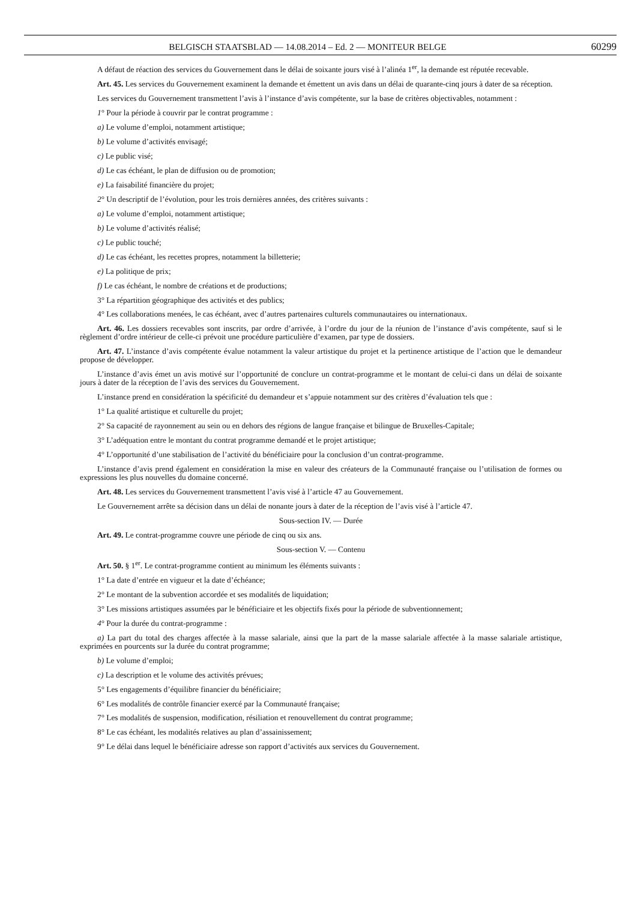BELGISCH STAATSBLAD — 14.08.2014 – Ed. 2 — MONITEUR BELGE 60299
A défaut de réaction des services du Gouvernement dans le délai de soixante jours visé à l’alinéa 1<sup>er</sup>, la demande est réputée recevable.
Art. 45. Les services du Gouvernement examinent la demande et émettent un avis dans un délai de quarante-cinq jours à dater de sa réception.
Les services du Gouvernement transmettent l’avis à l’instance d’avis compétente, sur la base de critères objectivables, notamment :
1° Pour la période à couvrir par le contrat programme :
a) Le volume d’emploi, notamment artistique;
b) Le volume d’activités envisagé;
c) Le public visé;
d) Le cas échéant, le plan de diffusion ou de promotion;
e) La faisabilité financière du projet;
2° Un descriptif de l’évolution, pour les trois dernières années, des critères suivants :
a) Le volume d’emploi, notamment artistique;
b) Le volume d’activités réalisé;
c) Le public touché;
d) Le cas échéant, les recettes propres, notamment la billetterie;
e) La politique de prix;
f) Le cas échéant, le nombre de créations et de productions;
3° La répartition géographique des activités et des publics;
4° Les collaborations menées, le cas échéant, avec d’autres partenaires culturels communautaires ou internationaux.
Art. 46. Les dossiers recevables sont inscrits, par ordre d’arrivée, à l’ordre du jour de la réunion de l’instance d’avis compétente, sauf si le règlement d’ordre intérieur de celle-ci prévoit une procédure particulière d’examen, par type de dossiers.
Art. 47. L’instance d’avis compétente évalue notamment la valeur artistique du projet et la pertinence artistique de l’action que le demandeur propose de développer.
L’instance d’avis émet un avis motivé sur l’opportunité de conclure un contrat-programme et le montant de celui-ci dans un délai de soixante jours à dater de la réception de l’avis des services du Gouvernement.
L’instance prend en considération la spécificité du demandeur et s’appuie notamment sur des critères d’évaluation tels que :
1° La qualité artistique et culturelle du projet;
2° Sa capacité de rayonnement au sein ou en dehors des régions de langue française et bilingue de Bruxelles-Capitale;
3° L’adéquation entre le montant du contrat programme demandé et le projet artistique;
4° L’opportunité d’une stabilisation de l’activité du bénéficiaire pour la conclusion d’un contrat-programme.
L’instance d’avis prend également en considération la mise en valeur des créateurs de la Communauté française ou l’utilisation de formes ou expressions les plus nouvelles du domaine concerné.
Art. 48. Les services du Gouvernement transmettent l’avis visé à l’article 47 au Gouvernement.
Le Gouvernement arrête sa décision dans un délai de nonante jours à dater de la réception de l’avis visé à l’article 47.
Sous-section IV. — Durée
Art. 49. Le contrat-programme couvre une période de cinq ou six ans.
Sous-section V. — Contenu
Art. 50. § 1<sup>er</sup>. Le contrat-programme contient au minimum les éléments suivants :
1° La date d’entrée en vigueur et la date d’échéance;
2° Le montant de la subvention accordée et ses modalités de liquidation;
3° Les missions artistiques assumées par le bénéficiaire et les objectifs fixés pour la période de subventionnement;
4° Pour la durée du contrat-programme :
a) La part du total des charges affectée à la masse salariale, ainsi que la part de la masse salariale affectée à la masse salariale artistique, exprimées en pourcents sur la durée du contrat programme;
b) Le volume d’emploi;
c) La description et le volume des activités prévues;
5° Les engagements d’équilibre financier du bénéficiaire;
6° Les modalités de contrôle financier exercé par la Communauté française;
7° Les modalités de suspension, modification, résiliation et renouvellement du contrat programme;
8° Le cas échéant, les modalités relatives au plan d’assainissement;
9° Le délai dans lequel le bénéficiaire adresse son rapport d’activités aux services du Gouvernement.